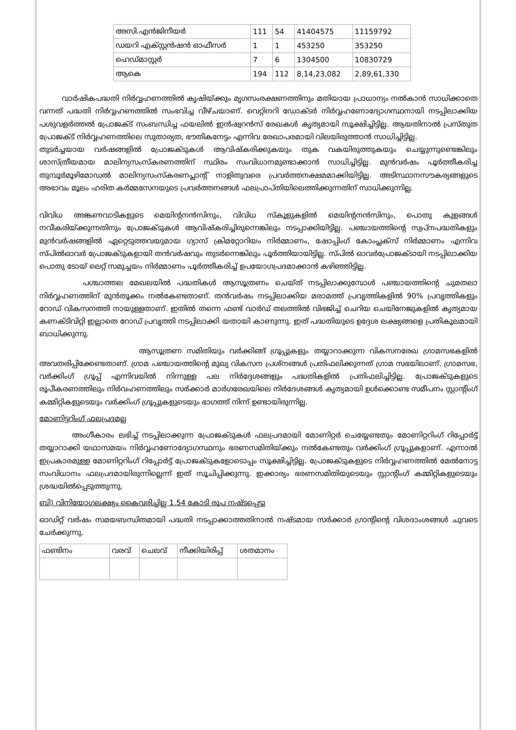| അസി.എൻജിനീയർ | 111 | 54 | 41404575 | 11159792 |
| ഡയറി എക്സ്റ്റൻഷൻ ഓഫീസർ | 1 | 1 | 453250 | 353250 |
| ഹെഡ്മാസ്റ്റർ | 7 | 6 | 1304500 | 10830729 |
| ആകെ | 194 | 112 | 8,14,23,082 | 2,89,61,330 |
വാർഷികപദ്ധതി നിർവ്വഹണത്തിൽ കൃഷിയ്ക്കും മൃഗസംരക്ഷണത്തിനും മതിയായ പ്രാധാന്യം നൽകാൻ സാധിക്കാതെ വന്നത് പദ്ധതി നിർവ്വഹണത്തിൽ സംഭവിച്ച വീഴ്ചയാണ്. വെറ്റിനറി ഡോക്ടർ നിർവ്വഹണോദ്യോഗസ്ഥനായി നടപ്പിലാക്കിയ പശുവളർത്തൽ പ്രോജക്ട് സംബന്ധിച്ച ഫയലിൽ ഇൻഷ്വറൻസ് രേഖകൾ കൃത്യമായി സൂക്ഷിച്ചിട്ടില്ല. ആയതിനാൽ പ്രസ്തുത പ്രോജക്ട് നിർവ്വഹണത്തിലെ സുതാര്യത, ഭൗതികനേട്ടം എന്നിവ രേഖാപരമായി വിലയിരുത്താൻ സാധിച്ചിട്ടില്ല.
തുടർച്ചയായ വർഷങ്ങളിൽ പ്രോജക്ടുകൾ ആവിഷ്കരിക്കുകയും തുക വകയിരുത്തുകയും ചെയ്യുന്നുണ്ടെങ്കിലും ശാസ്ത്രീയമായ മാലിന്യസംസ്കരണത്തിന് സ്ഥിരം സംവിധാനമുണ്ടാക്കാൻ സാധിച്ചിട്ടില്ല. മുൻവർഷം പൂർത്തീകരിച്ച തുമ്പൂർമൂഴിമോഡൽ മാലിന്യസംസ്കരണപ്ലാന്റ് നാളിതുവരെ പ്രവർത്തനക്ഷമമാക്കിയിട്ടില്ല. അടിസ്ഥാനസൗകര്യങ്ങളുടെ അഭാവം മൂലം ഹരിത കർമ്മസേനയുടെ പ്രവർത്തനങ്ങൾ ഫലപ്രാപ്തിയിലെത്തിക്കുന്നതിന് സാധിക്കുന്നില്ല.
വിവിധ അങ്കണവാടികളുടെ മെയിന്റനൻസിനും, വിവിധ സ്കൂളുകളിൽ മെയിന്റനൻസിനും, പൊതു കുളങ്ങൾ നവീകരിയ്ക്കുന്നതിനും പ്രോജക്ടുകൾ ആവിഷ്കരിച്ചിരുന്നെങ്കിലും നടപ്പാക്കിയിട്ടില്ല. പഞ്ചായത്തിന്റെ സ്വപ്നപദ്ധതികളും മുൻവർഷങ്ങളിൽ ഏറ്റെടുത്തവയുമായ ഗ്യാസ് ക്രിമറ്റോറിയം നിർമ്മാണം, ഷോപ്പിംഗ് കോംപ്ലക്സ് നിർമ്മാണം എന്നിവ സ്പിൽഓവർ പ്രോജക്ടുകളായി തൻവർഷവും തുടർന്നെങ്കിലും പൂർത്തിയായിട്ടില്ല. സ്പിൽ ഓവർപ്രോജക്ടായി നടപ്പിലാക്കിയ പൊതു ടോയ് ലെറ്റ് സമുച്ചയം നിർമ്മാണം പൂർത്തീകരിച്ച് ഉപയോഗപ്രദമാക്കാൻ കഴിഞ്ഞിട്ടില്ല.
പശ്ചാത്തല മേഖലയിൽ പദ്ധതികൾ ആസൂത്രണം ചെയ്ത് നടപ്പിലാക്കുമ്പോൾ പഞ്ചായത്തിന്റെ ചുമതലാ നിർവ്വഹണത്തിന് മുൻതൂക്കം നൽകേണ്ടതാണ്. തൻവർഷം നടപ്പിലാക്കിയ മരാമത്ത് പ്രവൃത്തികളിൽ 90% പ്രവൃത്തികളും റോഡ് വികസനത്തി നായുള്ളതാണ്. ഇതിൽ തന്നെ ഫണ്ട് വാർഡ് തലത്തിൽ വിഭജിച്ച് ചെറിയ ചെയിനേജുകളിൽ കൃത്യമായ കണക്ടിവിറ്റി ഇല്ലാതെ റോഡ് പ്രവൃത്തി നടപ്പിലാക്കി യതായി കാണുന്നു. ഇത് പദ്ധതിയുടെ ഉദ്ദേശ ലക്ഷ്യങ്ങളെ പ്രതികൂലമായി ബാധിക്കുന്നു.
ആസൂത്രണ സമിതിയും വർക്കിങ്ങ് ഗ്രൂപ്പുകളും തയ്യാറാക്കുന്ന വികസനരേഖ ഗ്രാമസഭകളിൽ അവതരിപ്പിക്കേണ്ടതാണ്. ഗ്രാമ പഞ്ചായത്തിന്റെ മുഖ്യ വികസന പ്രശ്നങ്ങൾ പ്രതിഫലിക്കുന്നത് ഗ്രാമ സഭയിലാണ്. ഗ്രാമസഭ, വർക്കിംഗ് ഗ്രൂപ്പ് എന്നിവയിൽ നിന്നുള്ള പല നിർദ്ദേശങ്ങളും പദ്ധതികളിൽ പ്രതിഫലിച്ചിട്ടില്ല. പ്രോജക്ടുകളുടെ രൂപീകരണത്തിലും നിർവഹണത്തിലും സർക്കാർ മാർഗരേഖയിലെ നിർദേശങ്ങൾ കൃത്യമായി ഉൾക്കൊണ്ട സമീപനം സ്റ്റാന്റിംഗ് കമ്മിറ്റികളുടെയും വർക്കിംഗ് ഗ്രൂപ്പുകളുടെയും ഭാഗത്ത് നിന്ന് ഉണ്ടായിരുന്നില്ല.
മോണിട്ടറിംഗ് ഫലപ്രദമല്ല
അംഗീകാരം ലഭിച്ച് നടപ്പിലാക്കുന്ന പ്രോജക്ടുകൾ ഫലപ്രദമായി മോണിറ്റർ ചെയ്യേണ്ടതും മോണിറ്ററിംഗ് റിപ്പോർട്ട് തയ്യാറാക്കി യഥാസമയം നിർവ്വഹണോദ്യോഗസ്ഥനും ഭരണസമിതിയ്ക്കും നൽകേണ്ടതും വർക്കിംഗ് ഗ്രൂപ്പുകളാണ്. എന്നാൽ ഇപ്രകാരമുള്ള മോണിറ്ററിംഗ് റിപ്പോർട്ട് പ്രോജക്ടുകളോടൊപ്പം സൂക്ഷിച്ചിട്ടില്ല. പ്രോജക്ടുകളുടെ നിർവ്വഹണത്തിൽ മേൽനോട്ട സംവിധാനം ഫലപ്രദമായിരുന്നില്ലെന്ന് ഇത് സൂചിപ്പിക്കുന്നു. ഇക്കാര്യം ഭരണസമിതിയുടെയും സ്റ്റാന്റിംഗ് കമ്മിറ്റികളുടെയും ശ്രദ്ധയിൽപ്പെടുത്തുന്നു.
ബി) വിനിയോഗലക്ഷ്യം കൈവരിച്ചില്ല 1.54 കോടി രൂപ നഷ്ടപ്പെട്ടു
ഓഡിറ്റ് വർഷം സമയബന്ധിതമായി പദ്ധതി നടപ്പാക്കാത്തതിനാൽ നഷ്ടമായ സർക്കാർ ഗ്രാന്റിന്റെ വിശദാംശങ്ങൾ ചുവടെ ചേർക്കുന്നു.
| ഫണ്ടിനം | വരവ് | ചെലവ് | നീക്കിയിരിപ്പ് | ശതമാനം |
| --- | --- | --- | --- | --- |